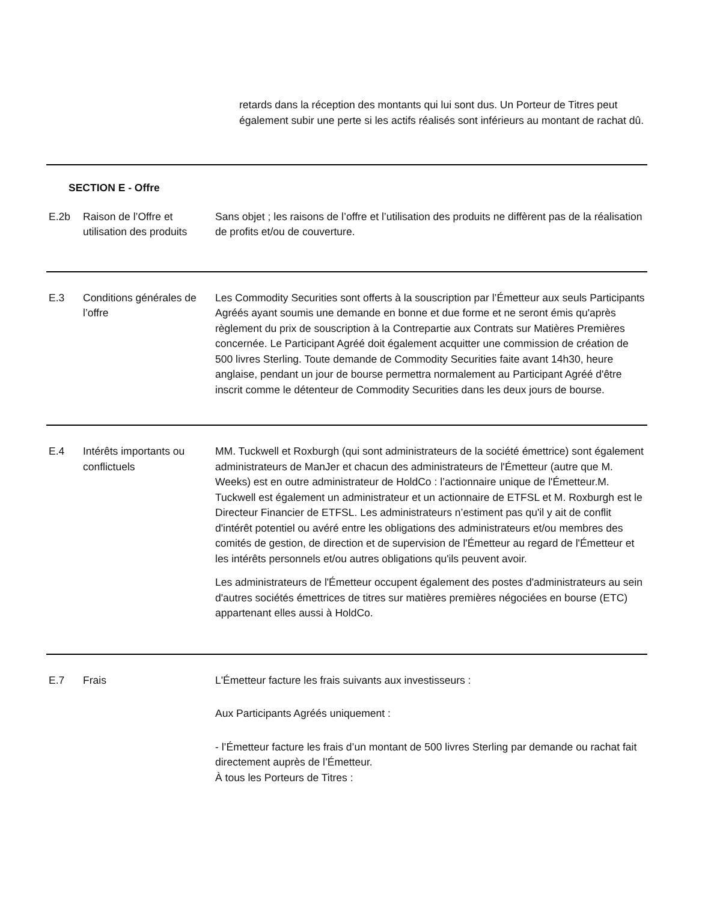retards dans la réception des montants qui lui sont dus. Un Porteur de Titres peut également subir une perte si les actifs réalisés sont inférieurs au montant de rachat dû.
SECTION E - Offre
| E.2b | Raison de l’Offre et utilisation des produits | Sans objet ; les raisons de l’offre et l’utilisation des produits ne diffèrent pas de la réalisation de profits et/ou de couverture. |
| E.3 | Conditions générales de l’offre | Les Commodity Securities sont offerts à la souscription par l’Émetteur aux seuls Participants Agréés ayant soumis une demande en bonne et due forme et ne seront émis qu'après règlement du prix de souscription à la Contrepartie aux Contrats sur Matières Premières concernée. Le Participant Agréé doit également acquitter une commission de création de 500 livres Sterling. Toute demande de Commodity Securities faite avant 14h30, heure anglaise, pendant un jour de bourse permettra normalement au Participant Agréé d'être inscrit comme le détenteur de Commodity Securities dans les deux jours de bourse. |
| E.4 | Intérêts importants ou conflictuels | MM. Tuckwell et Roxburgh (qui sont administrateurs de la société émettrice) sont également administrateurs de ManJer et chacun des administrateurs de l'Émetteur (autre que M. Weeks) est en outre administrateur de HoldCo : l’actionnaire unique de l'Émetteur.M. Tuckwell est également un administrateur et un actionnaire de ETFSL et M. Roxburgh est le Directeur Financier de ETFSL. Les administrateurs n’estiment pas qu'il y ait de conflit d'intérêt potentiel ou avéré entre les obligations des administrateurs et/ou membres des comités de gestion, de direction et de supervision de l'Émetteur au regard de l'Émetteur et les intérêts personnels et/ou autres obligations qu'ils peuvent avoir. Les administrateurs de l'Émetteur occupent également des postes d'administrateurs au sein d'autres sociétés émettrices de titres sur matières premières négociées en bourse (ETC) appartenant elles aussi à HoldCo. |
| E.7 | Frais | L'Émetteur facture les frais suivants aux investisseurs : Aux Participants Agréés uniquement : - l’Émetteur facture les frais d’un montant de 500 livres Sterling par demande ou rachat fait directement auprès de l’Émetteur. À tous les Porteurs de Titres : |